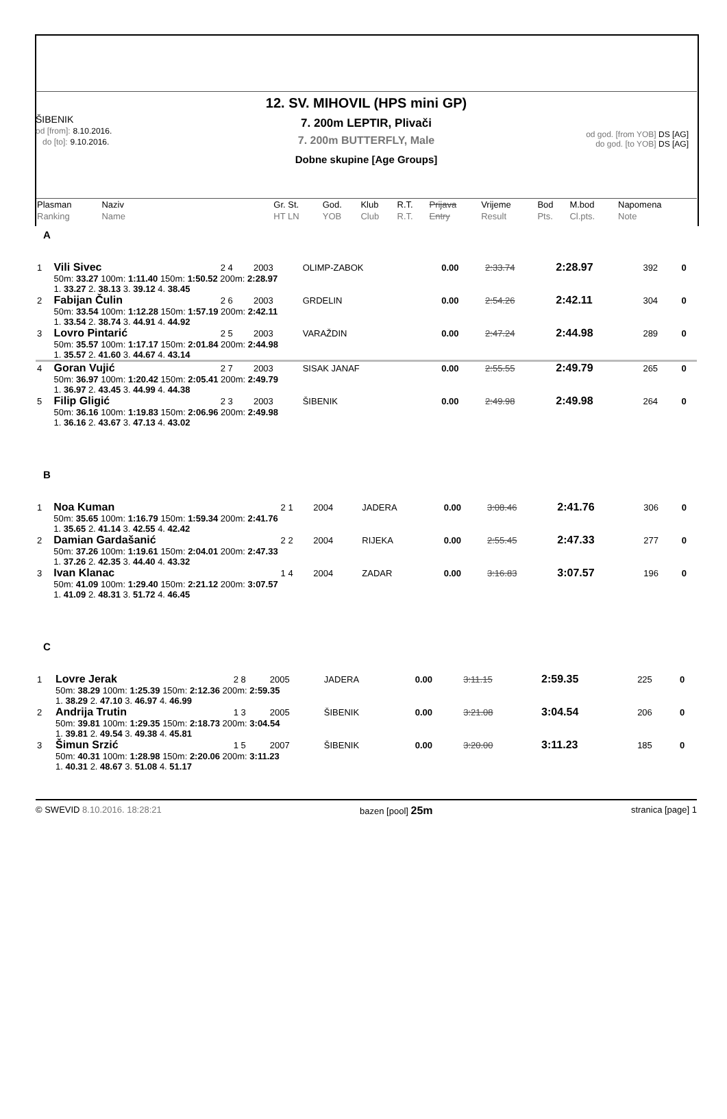12. SV. MIHOVIL (HPS mini GP)
7. 200m LEPTIR, Plivači
7. 200m BUTTERFLY, Male
Dobne skupine [Age Groups]
ŠIBENIK
od [from]: 8.10.2016.
do [to]: 9.10.2016.
od god. [from YOB] DS [AG]
do god. [to YOB] DS [AG]
| Plasman Ranking | Naziv Name | | Gr. St. HT LN | God. YOB | Klub Club | R.T. R.T. | Prijava Entry | Vrijeme Result | Bod Pts. | M.bod Cl.pts. | Napomena Note |
A
| 1 | Vili Sivec | 2 4 | 2003 | OLIMP-ZABOK | 0.00 | 2:33.74 | 2:28.97 | 392 | 0 |
| | 50m: 33.27 100m: 1:11.40 150m: 1:50.52 200m: 2:28.97 1. 33.27 2. 38.13 3. 39.12 4. 38.45 | | | | | | | | |
| 2 | Fabijan Čulin | 2 6 | 2003 | GRDELIN | 0.00 | 2:54.26 | 2:42.11 | 304 | 0 |
| | 50m: 33.54 100m: 1:12.28 150m: 1:57.19 200m: 2:42.11 1. 33.54 2. 38.74 3. 44.91 4. 44.92 | | | | | | | | |
| 3 | Lovro Pintarić | 2 5 | 2003 | VARAŽDIN | 0.00 | 2:47.24 | 2:44.98 | 289 | 0 |
| | 50m: 35.57 100m: 1:17.17 150m: 2:01.84 200m: 2:44.98 1. 35.57 2. 41.60 3. 44.67 4. 43.14 | | | | | | | | |
| 4 | Goran Vujić | 2 7 | 2003 | SISAK JANAF | 0.00 | 2:55.55 | 2:49.79 | 265 | 0 |
| | 50m: 36.97 100m: 1:20.42 150m: 2:05.41 200m: 2:49.79 1. 36.97 2. 43.45 3. 44.99 4. 44.38 | | | | | | | | |
| 5 | Filip Gligić | 2 3 | 2003 | ŠIBENIK | 0.00 | 2:49.98 | 2:49.98 | 264 | 0 |
| | 50m: 36.16 100m: 1:19.83 150m: 2:06.96 200m: 2:49.98 1. 36.16 2. 43.67 3. 47.13 4. 43.02 | | | | | | | | |
B
| 1 | Noa Kuman | 2 1 | 2004 | JADERA | 0.00 | 3:08.46 | 2:41.76 | 306 | 0 |
| | 50m: 35.65 100m: 1:16.79 150m: 1:59.34 200m: 2:41.76 1. 35.65 2. 41.14 3. 42.55 4. 42.42 | | | | | | | | |
| 2 | Damian Gardašanić | 2 2 | 2004 | RIJEKA | 0.00 | 2:55.45 | 2:47.33 | 277 | 0 |
| | 50m: 37.26 100m: 1:19.61 150m: 2:04.01 200m: 2:47.33 1. 37.26 2. 42.35 3. 44.40 4. 43.32 | | | | | | | | |
| 3 | Ivan Klanac | 1 4 | 2004 | ZADAR | 0.00 | 3:16.83 | 3:07.57 | 196 | 0 |
| | 50m: 41.09 100m: 1:29.40 150m: 2:21.12 200m: 3:07.57 1. 41.09 2. 48.31 3. 51.72 4. 46.45 | | | | | | | | |
C
| 1 | Lovre Jerak | 2 8 | 2005 | JADERA | 0.00 | 3:11.15 | 2:59.35 | 225 | 0 |
| | 50m: 38.29 100m: 1:25.39 150m: 2:12.36 200m: 2:59.35 1. 38.29 2. 47.10 3. 46.97 4. 46.99 | | | | | | | | |
| 2 | Andrija Trutin | 1 3 | 2005 | ŠIBENIK | 0.00 | 3:21.08 | 3:04.54 | 206 | 0 |
| | 50m: 39.81 100m: 1:29.35 150m: 2:18.73 200m: 3:04.54 1. 39.81 2. 49.54 3. 49.38 4. 45.81 | | | | | | | | |
| 3 | Šimun Srzić | 1 5 | 2007 | ŠIBENIK | 0.00 | 3:20.00 | 3:11.23 | 185 | 0 |
| | 50m: 40.31 100m: 1:28.98 150m: 2:20.06 200m: 3:11.23 1. 40.31 2. 48.67 3. 51.08 4. 51.17 | | | | | | | | |
© SWEVID 8.10.2016. 18:28:21 bazen [pool] 25m stranica [page] 1